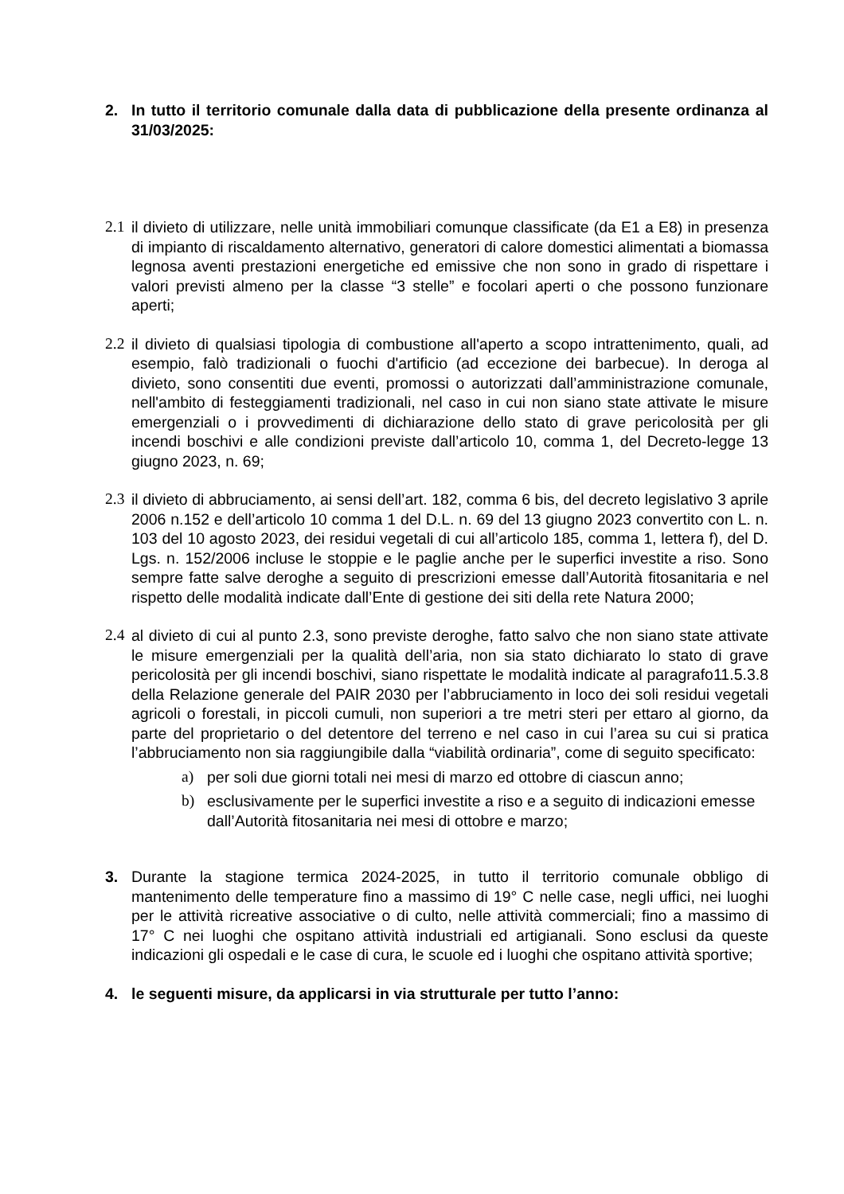2. In tutto il territorio comunale dalla data di pubblicazione della presente ordinanza al 31/03/2025:
2.1 il divieto di utilizzare, nelle unità immobiliari comunque classificate (da E1 a E8) in presenza di impianto di riscaldamento alternativo, generatori di calore domestici alimentati a biomassa legnosa aventi prestazioni energetiche ed emissive che non sono in grado di rispettare i valori previsti almeno per la classe “3 stelle” e focolari aperti o che possono funzionare aperti;
2.2 il divieto di qualsiasi tipologia di combustione all'aperto a scopo intrattenimento, quali, ad esempio, falò tradizionali o fuochi d'artificio (ad eccezione dei barbecue). In deroga al divieto, sono consentiti due eventi, promossi o autorizzati dall’amministrazione comunale, nell'ambito di festeggiamenti tradizionali, nel caso in cui non siano state attivate le misure emergenziali o i provvedimenti di dichiarazione dello stato di grave pericolosità per gli incendi boschivi e alle condizioni previste dall’articolo 10, comma 1, del Decreto-legge 13 giugno 2023, n. 69;
2.3 il divieto di abbruciamento, ai sensi dell’art. 182, comma 6 bis, del decreto legislativo 3 aprile 2006 n.152 e dell’articolo 10 comma 1 del D.L. n. 69 del 13 giugno 2023 convertito con L. n. 103 del 10 agosto 2023, dei residui vegetali di cui all’articolo 185, comma 1, lettera f), del D. Lgs. n. 152/2006 incluse le stoppie e le paglie anche per le superfici investite a riso. Sono sempre fatte salve deroghe a seguito di prescrizioni emesse dall’Autorità fitosanitaria e nel rispetto delle modalità indicate dall’Ente di gestione dei siti della rete Natura 2000;
2.4 al divieto di cui al punto 2.3, sono previste deroghe, fatto salvo che non siano state attivate le misure emergenziali per la qualità dell’aria, non sia stato dichiarato lo stato di grave pericolosità per gli incendi boschivi, siano rispettate le modalità indicate al paragrafo11.5.3.8 della Relazione generale del PAIR 2030 per l’abbruciamento in loco dei soli residui vegetali agricoli o forestali, in piccoli cumuli, non superiori a tre metri steri per ettaro al giorno, da parte del proprietario o del detentore del terreno e nel caso in cui l’area su cui si pratica l’abbruciamento non sia raggiungibile dalla “viabilità ordinaria”, come di seguito specificato:
a) per soli due giorni totali nei mesi di marzo ed ottobre di ciascun anno;
b) esclusivamente per le superfici investite a riso e a seguito di indicazioni emesse dall’Autorità fitosanitaria nei mesi di ottobre e marzo;
3. Durante la stagione termica 2024-2025, in tutto il territorio comunale obbligo di mantenimento delle temperature fino a massimo di 19° C nelle case, negli uffici, nei luoghi per le attività ricreative associative o di culto, nelle attività commerciali; fino a massimo di 17° C nei luoghi che ospitano attività industriali ed artigianali. Sono esclusi da queste indicazioni gli ospedali e le case di cura, le scuole ed i luoghi che ospitano attività sportive;
4. le seguenti misure, da applicarsi in via strutturale per tutto l’anno: